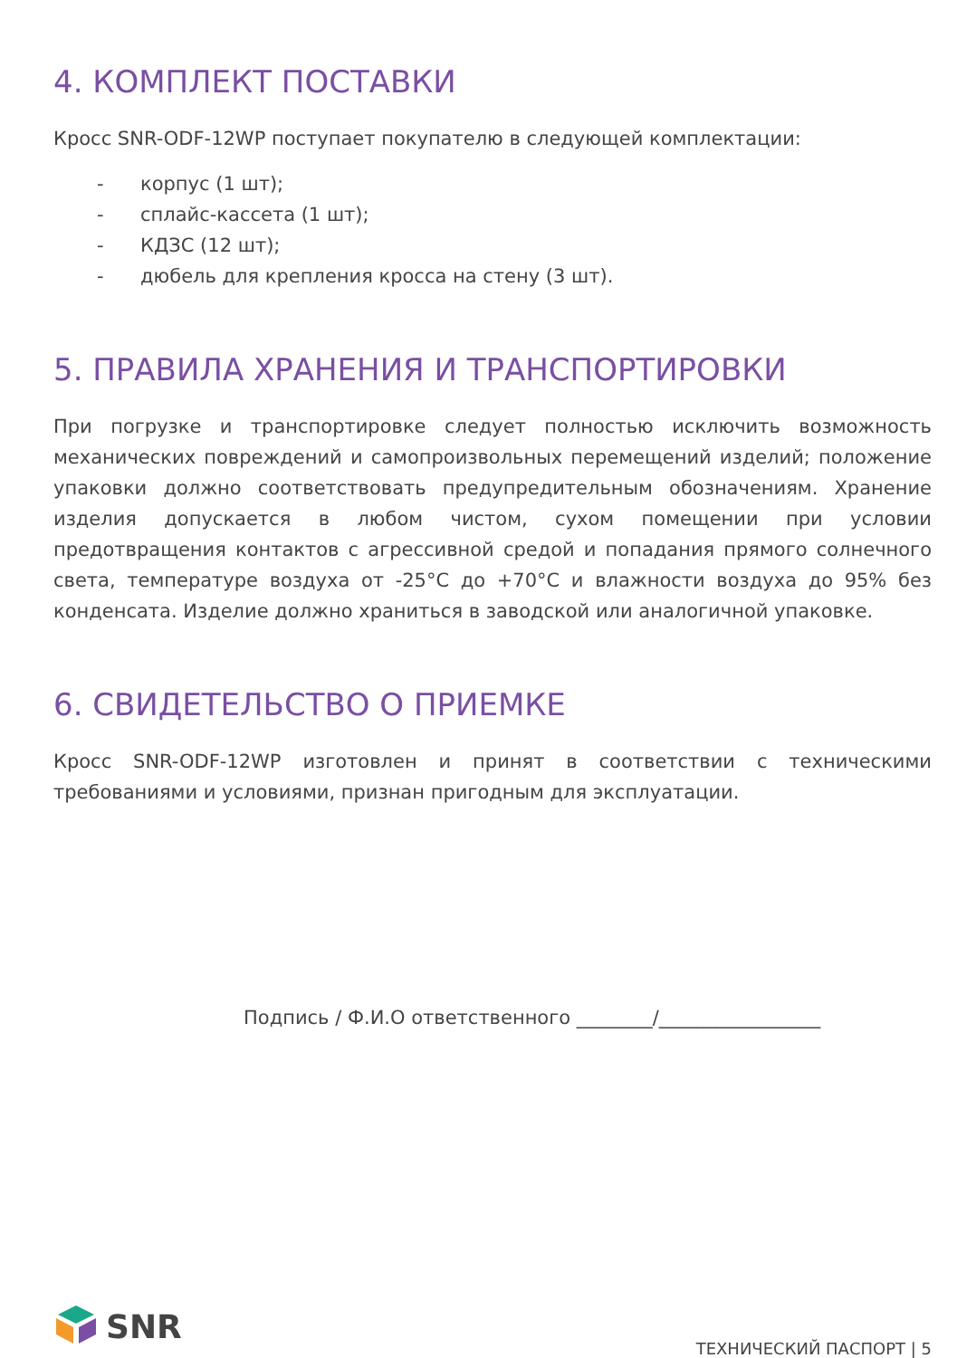4. КОМПЛЕКТ ПОСТАВКИ
Кросс SNR-ODF-12WP поступает покупателю в следующей комплектации:
- корпус (1 шт);
- сплайс-кассета (1 шт);
- КДЗС (12 шт);
- дюбель для крепления кросса на стену (3 шт).
5. ПРАВИЛА ХРАНЕНИЯ И ТРАНСПОРТИРОВКИ
При погрузке и транспортировке следует полностью исключить возможность механических повреждений и самопроизвольных перемещений изделий; положение упаковки должно соответствовать предупредительным обозначениям. Хранение изделия допускается в любом чистом, сухом помещении при условии предотвращения контактов с агрессивной средой и попадания прямого солнечного света, температуре воздуха от -25°C до +70°C и влажности воздуха до 95% без конденсата. Изделие должно храниться в заводской или аналогичной упаковке.
6. СВИДЕТЕЛЬСТВО О ПРИЕМКЕ
Кросс SNR-ODF-12WP изготовлен и принят в соответствии с техническими требованиями и условиями, признан пригодным для эксплуатации.
Подпись / Ф.И.О ответственного ________/_________________
SNR
ТЕХНИЧЕСКИЙ ПАСПОРТ | 5